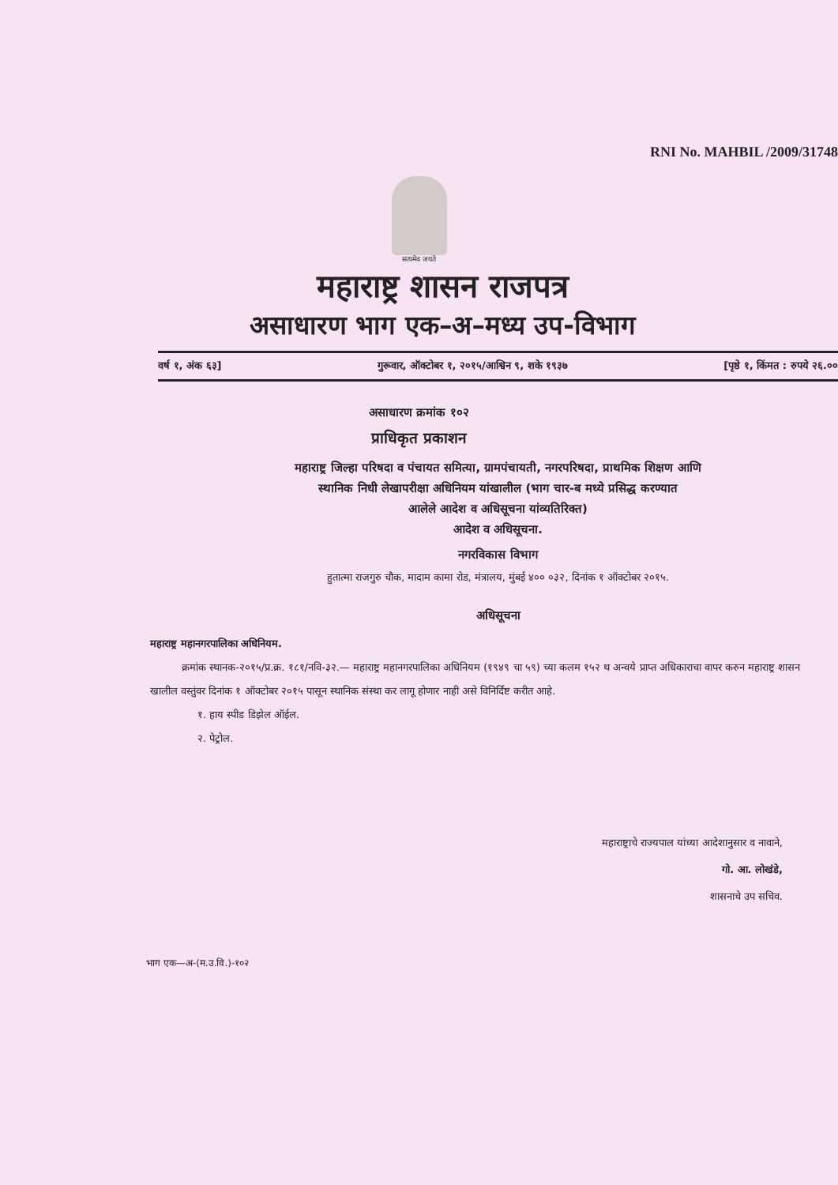RNI No. MAHBIL /2009/31748
सत्यमेव जयते
महाराष्ट्र शासन राजपत्र
असाधारण भाग एक–अ–मध्य उप-विभाग
वर्ष १, अंक ६३] गुरूवार, ऑक्टोबर १, २०१५/आश्विन ९, शके १९३७ [पृष्ठे १, किंमत : रुपये २६.००
असाधारण क्रमांक १०२
प्राधिकृत प्रकाशन
महाराष्ट्र जिल्हा परिषदा व पंचायत समित्या, ग्रामपंचायती, नगरपरिषदा, प्राथमिक शिक्षण आणि
स्थानिक निधी लेखापरीक्षा अधिनियम यांखालील (भाग चार-ब मध्ये प्रसिद्ध करण्यात
आलेले आदेश व अधिसूचना यांव्यतिरिक्त)
आदेश व अधिसूचना.
नगरविकास विभाग
हुतात्मा राजगुरु चौक, मादाम कामा रोड, मंत्रालय, मुंबई ४०० ०३२, दिनांक १ ऑक्टोबर २०१५.
अधिसूचना
महाराष्ट्र महानगरपालिका अधिनियम.
क्रमांक स्थानक-२०१५/प्र.क्र. १८१/नवि-३२.— महाराष्ट्र महानगरपालिका अधिनियम (१९४९ चा ५९) च्या कलम १५२ थ अन्वये प्राप्त अधिकाराचा वापर करुन महाराष्ट्र शासन खालील वस्तुंवर दिनांक १ ऑक्टोबर २०१५ पासून स्थानिक संस्था कर लागू होणार नाही असे विनिर्दिष्ट करीत आहे.
१. हाय स्पीड डिझेल ऑईल.
२. पेट्रोल.
महाराष्ट्राचे राज्यपाल यांच्या आदेशानुसार व नावाने,
गो. आ. लोखंडे,
शासनाचे उप सचिव.
भाग एक—अ-(म.उ.वि.)-१०२